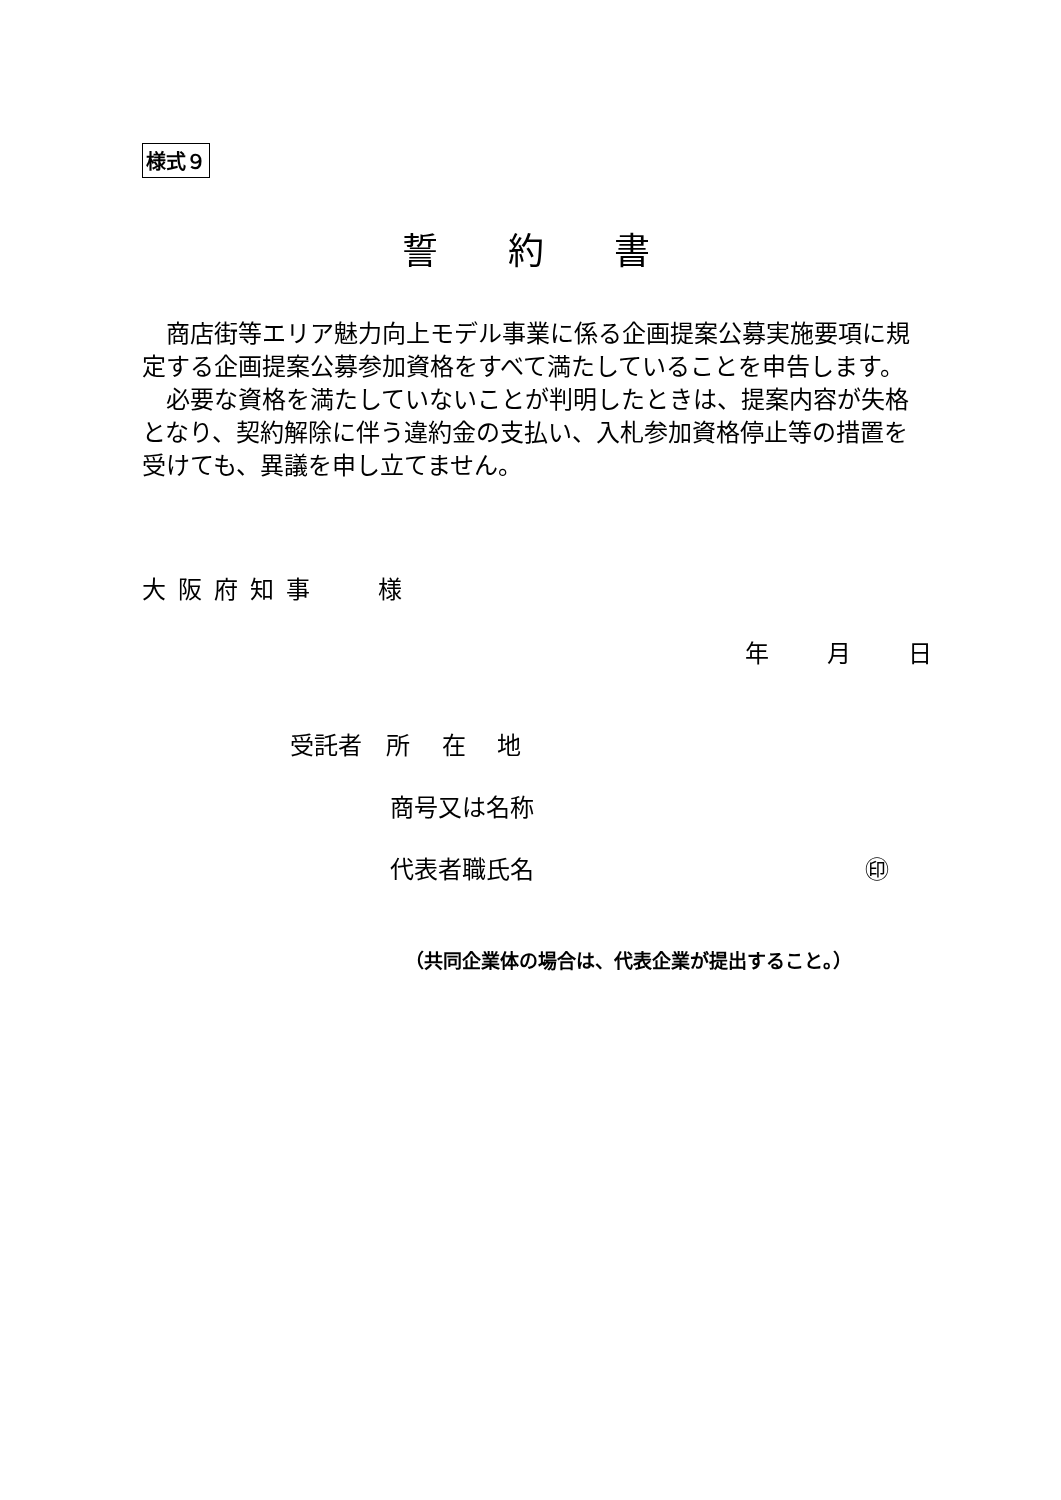様式９
誓約書
商店街等エリア魅力向上モデル事業に係る企画提案公募実施要項に規定する企画提案公募参加資格をすべて満たしていることを申告します。
必要な資格を満たしていないことが判明したときは、提案内容が失格となり、契約解除に伴う違約金の支払い、入札参加資格停止等の措置を受けても、異議を申し立てません。
大阪府知事　 様
年 月 日
受託者　所　 在　 地
商号又は名称
代表者職氏名 ㊞
（共同企業体の場合は、代表企業が提出すること。）